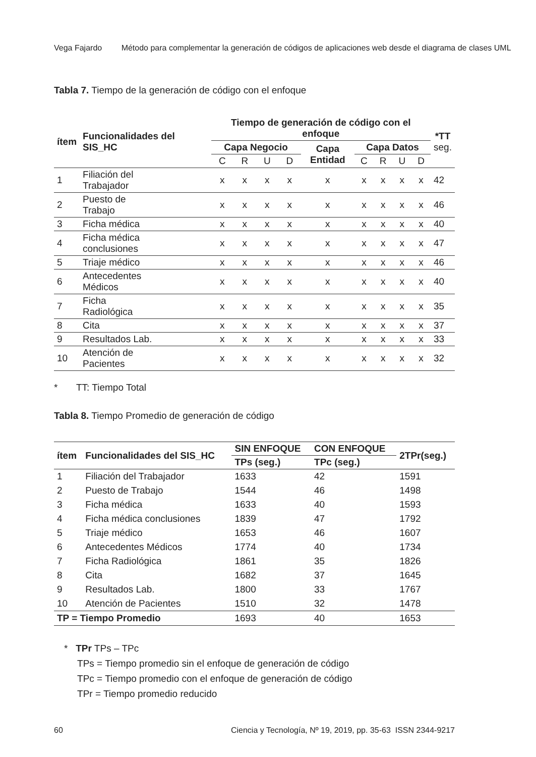Vega Fajardo Método para complementar la generación de códigos de aplicaciones web desde el diagrama de clases UML
Tabla 7. Tiempo de la generación de código con el enfoque
| ítem | Funcionalidades del SIS_HC | Tiempo de generación de código con el enfoque | | | | | | | | | *TT seg. |
| --- | --- | --- | --- | --- | --- | --- | --- | --- | --- | --- | --- |
| | | Capa Negocio | | | | Capa Entidad | Capa Datos | | | | |
| | | C | R | U | D | | C | R | U | D | |
| 1 | Filiación del Trabajador | x | x | x | x | x | x | x | x | x | 42 |
| 2 | Puesto de Trabajo | x | x | x | x | x | x | x | x | x | 46 |
| 3 | Ficha médica | x | x | x | x | x | x | x | x | x | 40 |
| 4 | Ficha médica conclusiones | x | x | x | x | x | x | x | x | x | 47 |
| 5 | Triaje médico | x | x | x | x | x | x | x | x | x | 46 |
| 6 | Antecedentes Médicos | x | x | x | x | x | x | x | x | x | 40 |
| 7 | Ficha Radiológica | x | x | x | x | x | x | x | x | x | 35 |
| 8 | Cita | x | x | x | x | x | x | x | x | x | 37 |
| 9 | Resultados Lab. | x | x | x | x | x | x | x | x | x | 33 |
| 10 | Atención de Pacientes | x | x | x | x | x | x | x | x | x | 32 |
* TT: Tiempo Total
Tabla 8. Tiempo Promedio de generación de código
| ítem | Funcionalidades del SIS_HC | SIN ENFOQUE | CON ENFOQUE | 2TPr(seg.) |
| --- | --- | --- | --- | --- |
| | | TPs (seg.) | TPc (seg.) | |
| 1 | Filiación del Trabajador | 1633 | 42 | 1591 |
| 2 | Puesto de Trabajo | 1544 | 46 | 1498 |
| 3 | Ficha médica | 1633 | 40 | 1593 |
| 4 | Ficha médica conclusiones | 1839 | 47 | 1792 |
| 5 | Triaje médico | 1653 | 46 | 1607 |
| 6 | Antecedentes Médicos | 1774 | 40 | 1734 |
| 7 | Ficha Radiológica | 1861 | 35 | 1826 |
| 8 | Cita | 1682 | 37 | 1645 |
| 9 | Resultados Lab. | 1800 | 33 | 1767 |
| 10 | Atención de Pacientes | 1510 | 32 | 1478 |
| TP = Tiempo Promedio | | 1693 | 40 | 1653 |
* TPr TPs – TPc
TPs = Tiempo promedio sin el enfoque de generación de código
TPc = Tiempo promedio con el enfoque de generación de código
TPr = Tiempo promedio reducido
60 Ciencia y Tecnología, Nº 19, 2019, pp. 35-63 ISSN 2344-9217